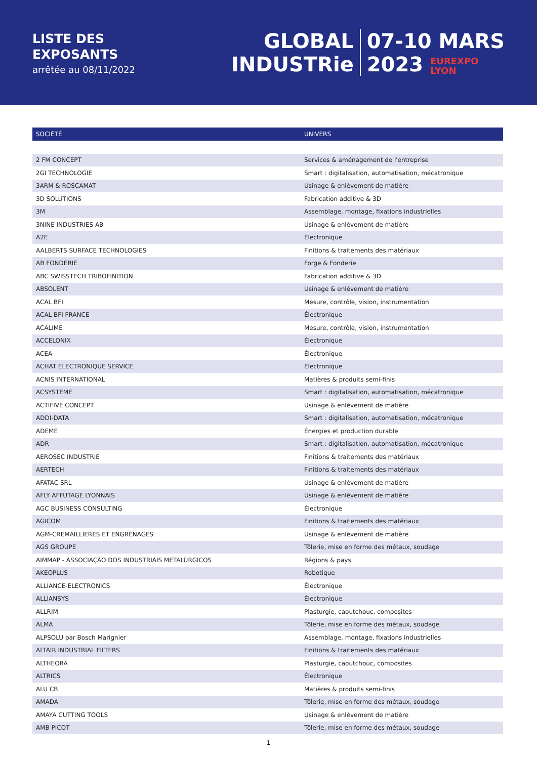LISTE DES
EXPOSANTS
arrêtée au 08/11/2022
GLOBAL
INDUSTRie
07-10 MARS
2023 EUREXPO
LYON
| SOCIÉTÉ | UNIVERS |
| --- | --- |
| 2 FM CONCEPT | Services & aménagement de l'entreprise |
| 2GI TECHNOLOGIE | Smart : digitalisation, automatisation, mécatronique |
| 3ARM & ROSCAMAT | Usinage & enlèvement de matière |
| 3D SOLUTIONS | Fabrication additive & 3D |
| 3M | Assemblage, montage, fixations industrielles |
| 3NINE INDUSTRIES AB | Usinage & enlèvement de matière |
| A2E | Électronique |
| AALBERTS SURFACE TECHNOLOGIES | Finitions & traitements des matériaux |
| AB FONDERIE | Forge & Fonderie |
| ABC SWISSTECH TRIBOFINITION | Fabrication additive & 3D |
| ABSOLENT | Usinage & enlèvement de matière |
| ACAL BFI | Mesure, contrôle, vision, instrumentation |
| ACAL BFI FRANCE | Électronique |
| ACALIME | Mesure, contrôle, vision, instrumentation |
| ACCELONIX | Électronique |
| ACEA | Électronique |
| ACHAT ELECTRONIQUE SERVICE | Électronique |
| ACNIS INTERNATIONAL | Matières & produits semi-finis |
| ACSYSTEME | Smart : digitalisation, automatisation, mécatronique |
| ACTIFIVE CONCEPT | Usinage & enlèvement de matière |
| ADDI-DATA | Smart : digitalisation, automatisation, mécatronique |
| ADEME | Énergies et production durable |
| ADR | Smart : digitalisation, automatisation, mécatronique |
| AEROSEC INDUSTRIE | Finitions & traitements des matériaux |
| AERTECH | Finitions & traitements des matériaux |
| AFATAC SRL | Usinage & enlèvement de matière |
| AFLY AFFUTAGE LYONNAIS | Usinage & enlèvement de matière |
| AGC BUSINESS CONSULTING | Électronique |
| AGICOM | Finitions & traitements des matériaux |
| AGM-CREMAILLIERES ET ENGRENAGES | Usinage & enlèvement de matière |
| AGS GROUPE | Tôlerie, mise en forme des métaux, soudage |
| AIMMAP - ASSOCIAÇÃO DOS INDUSTRIAIS METALÚRGICOS | Régions & pays |
| AKEOPLUS | Robotique |
| ALLIANCE-ELECTRONICS | Électronique |
| ALLIANSYS | Électronique |
| ALLRIM | Plasturgie, caoutchouc, composites |
| ALMA | Tôlerie, mise en forme des métaux, soudage |
| ALPSOLU par Bosch Marignier | Assemblage, montage, fixations industrielles |
| ALTAIR INDUSTRIAL FILTERS | Finitions & traitements des matériaux |
| ALTHEORA | Plasturgie, caoutchouc, composites |
| ALTRICS | Électronique |
| ALU CB | Matières & produits semi-finis |
| AMADA | Tôlerie, mise en forme des métaux, soudage |
| AMAYA CUTTING TOOLS | Usinage & enlèvement de matière |
| AMB PICOT | Tôlerie, mise en forme des métaux, soudage |
1